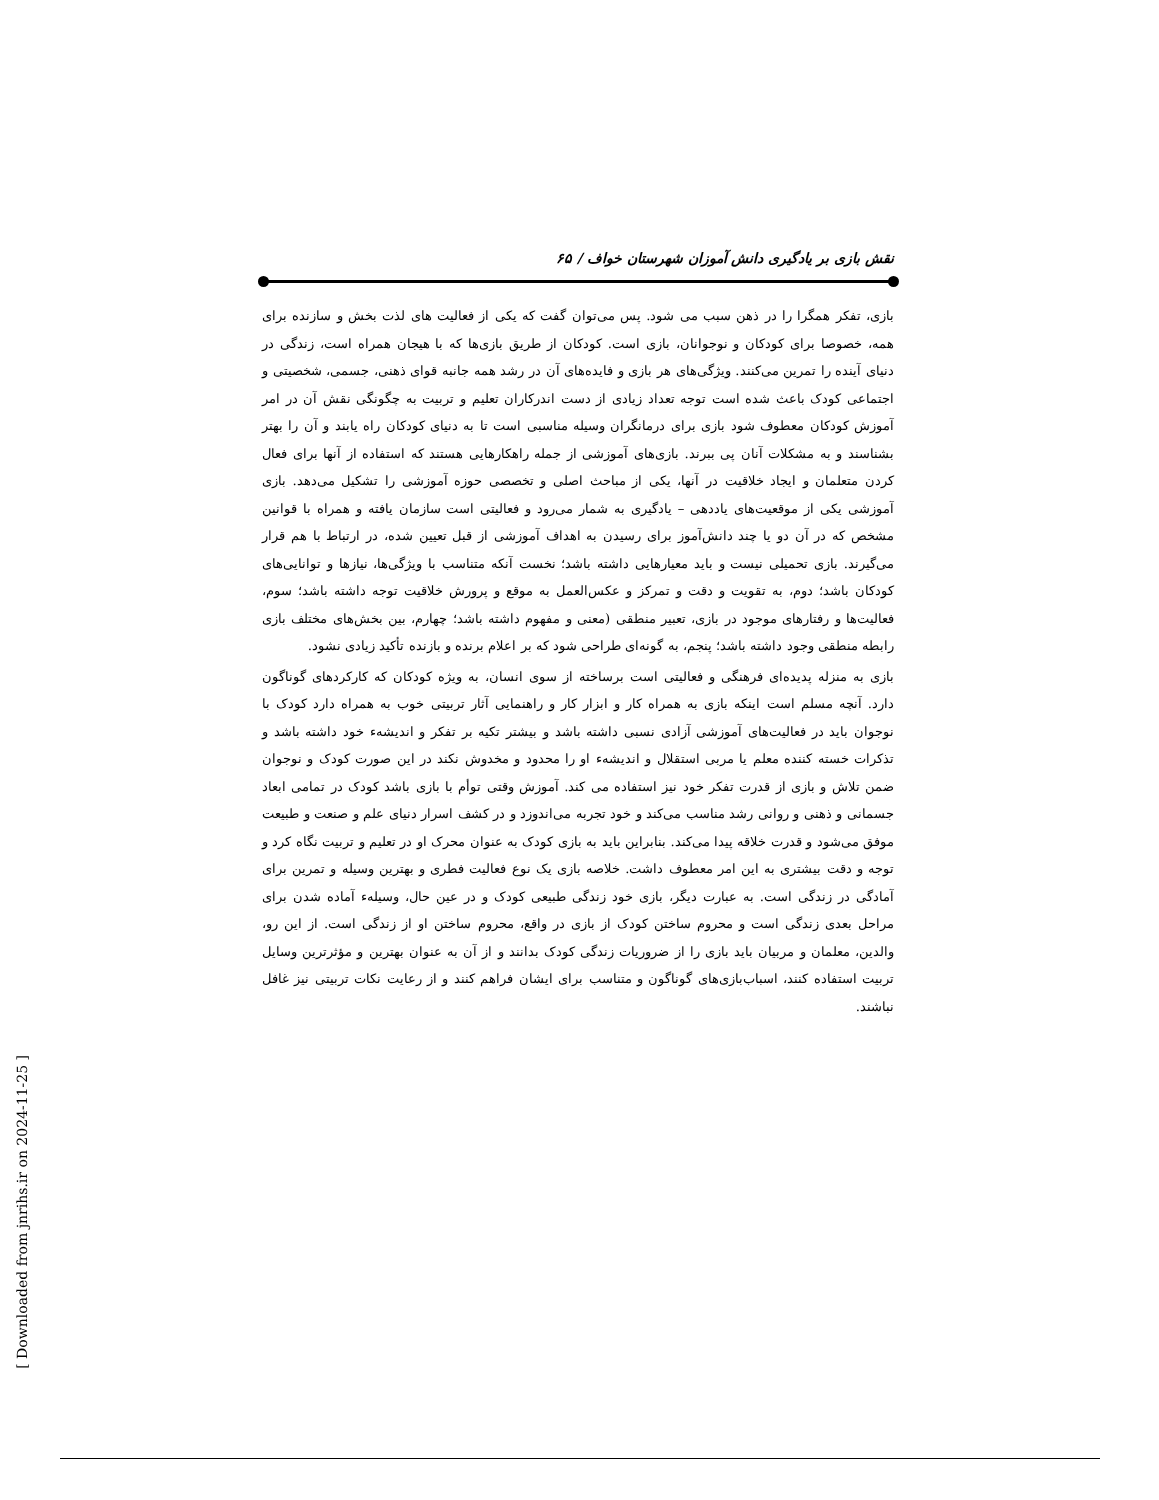نقش بازی بر یادگیری دانش آموزان شهرستان خواف / ۶۵
بازی، تفکر همگرا را در ذهن سبب می شود. پس می‌توان گفت که یکی از فعالیت های لذت بخش و سازنده برای همه، خصوصا برای کودکان و نوجوانان، بازی است. کودکان از طریق بازی‌ها که با هیجان همراه است، زندگی در دنیای آینده را تمرین می‌کنند. ویژگی‌های هر بازی و فایده‌های آن در رشد همه جانبه قوای ذهنی، جسمی، شخصیتی و اجتماعی کودک باعث شده است توجه تعداد زیادی از دست اندرکاران تعلیم و تربیت به چگونگی نقش آن در امر آموزش کودکان معطوف شود بازی برای درمانگران وسیله مناسبی است تا به دنیای کودکان راه یابند و آن را بهتر بشناسند و به مشکلات آنان پی ببرند. بازی‌های آموزشی از جمله راهکارهایی هستند که استفاده از آنها برای فعال کردن متعلمان و ایجاد خلاقیت در آنها، یکی از مباحث اصلی و تخصصی حوزه آموزشی را تشکیل می‌دهد. بازی آموزشی یکی از موقعیت‌های یاددهی – یادگیری به شمار می‌رود و فعالیتی است سازمان یافته و همراه با قوانین مشخص که در آن دو یا چند دانش‌آموز برای رسیدن به اهداف آموزشی از قبل تعیین شده، در ارتباط با هم قرار می‌گیرند. بازی تحمیلی نیست و باید معیارهایی داشته باشد؛ نخست آنکه متناسب با ویژگی‌ها، نیازها و توانایی‌های کودکان باشد؛ دوم، به تقویت و دقت و تمرکز و عکس‌العمل به موقع و پرورش خلاقیت توجه داشته باشد؛ سوم، فعالیت‌ها و رفتارهای موجود در بازی، تعبیر منطقی (معنی و مفهوم داشته باشد؛ چهارم، بین بخش‌های مختلف بازی رابطه منطقی وجود داشته باشد؛ پنجم، به گونه‌ای طراحی شود که بر اعلام برنده و بازنده تأکید زیادی نشود.
بازی به منزله پدیده‌ای فرهنگی و فعالیتی است برساخته از سوی انسان، به ویژه کودکان که کارکردهای گوناگون دارد. آنچه مسلم است اینکه بازی به همراه کار و ابزار کار و راهنمایی آثار تربیتی خوب به همراه دارد کودک با نوجوان باید در فعالیت‌های آموزشی آزادی نسبی داشته باشد و بیشتر تکیه بر تفکر و اندیشهء خود داشته باشد و تذکرات خسته کننده معلم یا مربی استقلال و اندیشهء او را محدود و مخدوش نکند در این صورت کودک و نوجوان ضمن تلاش و بازی از قدرت تفکر خود نیز استفاده می کند. آموزش وقتی توأم با بازی باشد کودک در تمامی ابعاد جسمانی و ذهنی و روانی رشد مناسب می‌کند و خود تجربه می‌اندوزد و در کشف اسرار دنیای علم و صنعت و طبیعت موفق می‌شود و قدرت خلاقه پیدا می‌کند. بنابراین باید به بازی کودک به عنوان محرک او در تعلیم و تربیت نگاه کرد و توجه و دقت بیشتری به این امر معطوف داشت. خلاصه بازی یک نوع فعالیت فطری و بهترین وسیله و تمرین برای آمادگی در زندگی است. به عبارت دیگر، بازی خود زندگی طبیعی کودک و در عین حال، وسیلهء آماده شدن برای مراحل بعدی زندگی است و محروم ساختن کودک از بازی در واقع، محروم ساختن او از زندگی است. از این رو، والدین، معلمان و مربیان باید بازی را از ضروریات زندگی کودک بدانند و از آن به عنوان بهترین و مؤثرترین وسایل تربیت استفاده کنند، اسباب‌بازی‌های گوناگون و متناسب برای ایشان فراهم کنند و از رعایت نکات تربیتی نیز غافل نباشند.
[ Downloaded from jnrihs.ir on 2024-11-25 ]